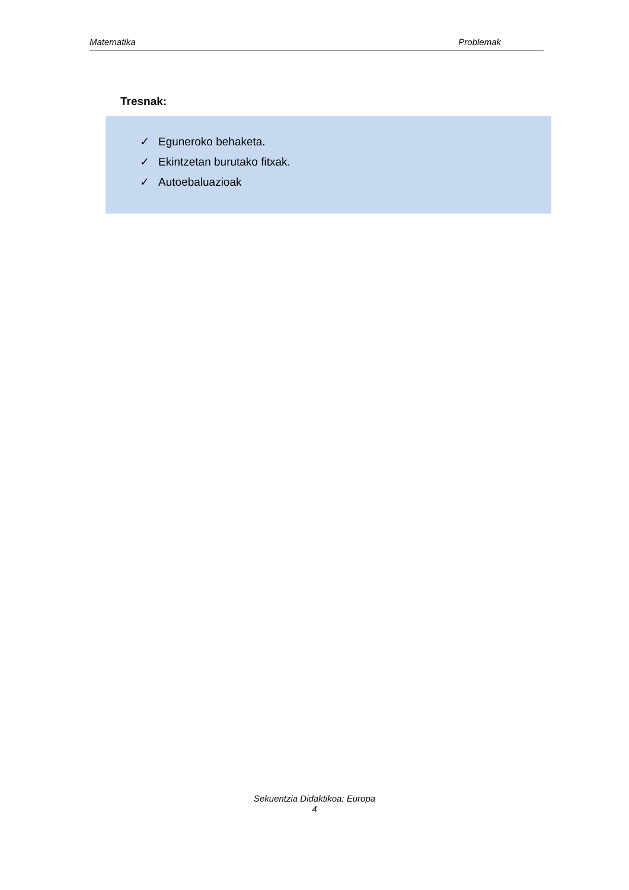Matematika Problemak
Tresnak:
✓ Eguneroko behaketa.
✓ Ekintzetan burutako fitxak.
✓ Autoebaluazioak
Sekuentzia Didaktikoa: Europa
4